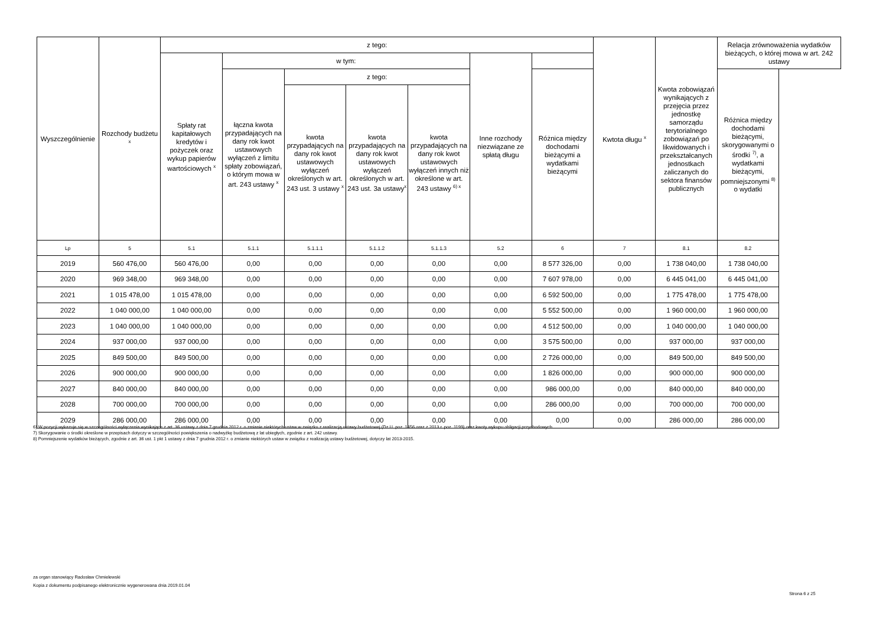| Wyszczególnienie | Rozchody budżetu <sup>x</sup> | z tego: | | | | | | | Kwtota długu <sup>x</sup> | Kwota zobowiązań wynikających z przejęcia przez jednostkę samorządu terytorialnego zobowiązań po likwidowanych i przekształcanych jednostkach zaliczanych do sektora finansów publicznych | Relacja zrównoważenia wydatków bieżących, o której mowa w art. 242 ustawy |
| --- | --- | --- | --- | --- | --- | --- | --- | --- | --- | --- | --- |
| | | Spłaty rat kapitałowych kredytów i pożyczek oraz wykup papierów wartościowych <sup>x</sup> | w tym: | | | | Inne rozchody niezwiązane ze spłatą długu | | | | |
| | | | łączna kwota przypadających na dany rok kwot ustawowych wyłączeń z limitu spłaty zobowiązań, o którym mowa w art. 243 ustawy <sup>x</sup> | z tego: | | | | Różnica między dochodami bieżącymi a wydatkami bieżącymi | | | Różnica między dochodami bieżącymi, skorygowanymi o środki <sup>7)</sup>, a wydatkami bieżącymi, pomniejszonymi <sup>8)</sup> o wydatki |
| | | | | kwota przypadających na dany rok kwot ustawowych wyłączeń określonych w art. 243 ust. 3 ustawy <sup>x</sup> | kwota przypadających na dany rok kwot ustawowych wyłączeń określonych w art. 243 ust. 3a ustawy<sup>x</sup> | kwota przypadających na dany rok kwot ustawowych wyłączeń innych niż określone w art. 243 ustawy <sup>6) x</sup> | | | | | |
| Lp | 5 | 5.1 | 5.1.1 | 5.1.1.1 | 5.1.1.2 | 5.1.1.3 | 5.2 | 6 | 7 | 8.1 | 8.2 |
| 2019 | 560 476,00 | 560 476,00 | 0,00 | 0,00 | 0,00 | 0,00 | 0,00 | 8 577 326,00 | 0,00 | 1 738 040,00 | 1 738 040,00 |
| 2020 | 969 348,00 | 969 348,00 | 0,00 | 0,00 | 0,00 | 0,00 | 0,00 | 7 607 978,00 | 0,00 | 6 445 041,00 | 6 445 041,00 |
| 2021 | 1 015 478,00 | 1 015 478,00 | 0,00 | 0,00 | 0,00 | 0,00 | 0,00 | 6 592 500,00 | 0,00 | 1 775 478,00 | 1 775 478,00 |
| 2022 | 1 040 000,00 | 1 040 000,00 | 0,00 | 0,00 | 0,00 | 0,00 | 0,00 | 5 552 500,00 | 0,00 | 1 960 000,00 | 1 960 000,00 |
| 2023 | 1 040 000,00 | 1 040 000,00 | 0,00 | 0,00 | 0,00 | 0,00 | 0,00 | 4 512 500,00 | 0,00 | 1 040 000,00 | 1 040 000,00 |
| 2024 | 937 000,00 | 937 000,00 | 0,00 | 0,00 | 0,00 | 0,00 | 0,00 | 3 575 500,00 | 0,00 | 937 000,00 | 937 000,00 |
| 2025 | 849 500,00 | 849 500,00 | 0,00 | 0,00 | 0,00 | 0,00 | 0,00 | 2 726 000,00 | 0,00 | 849 500,00 | 849 500,00 |
| 2026 | 900 000,00 | 900 000,00 | 0,00 | 0,00 | 0,00 | 0,00 | 0,00 | 1 826 000,00 | 0,00 | 900 000,00 | 900 000,00 |
| 2027 | 840 000,00 | 840 000,00 | 0,00 | 0,00 | 0,00 | 0,00 | 0,00 | 986 000,00 | 0,00 | 840 000,00 | 840 000,00 |
| 2028 | 700 000,00 | 700 000,00 | 0,00 | 0,00 | 0,00 | 0,00 | 0,00 | 286 000,00 | 0,00 | 700 000,00 | 700 000,00 |
| 2029 | 286 000,00 | 286 000,00 | 0,00 | 0,00 | 0,00 | 0,00 | 0,00 | 0,00 | 0,00 | 286 000,00 | 286 000,00 |
6) W pozycji wykazuje się w szczególności wyłączenia wynikające z art. 36 ustawy z dnia 7 grudnia 2012 r. o zmianie niektórych ustaw w związku z realizacją ustawy budżetowej (Dz.U. poz. 1456 oraz z 2013 r. poz. 1199) oraz kwoty wykupu obligacji przychodowych.
7) Skorygowanie o środki określone w przepisach dotyczy w szczególności powiększenia o nadwyżkę budżetową z lat ubiegłych, zgodnie z art. 242 ustawy.
8) Pomniejszenie wydatków bieżących, zgodnie z art. 36 ust. 1 pkt 1 ustawy z dnia 7 grudnia 2012 r. o zmianie niektórych ustaw w związku z realizacją ustawy budżetowej, dotyczy lat 2013-2015.
za organ stanowiący Radosław Chmielewski
Kopia z dokumentu podpisanego elektronicznie wygenerowana dnia 2019.01.04
Strona 6 z 25